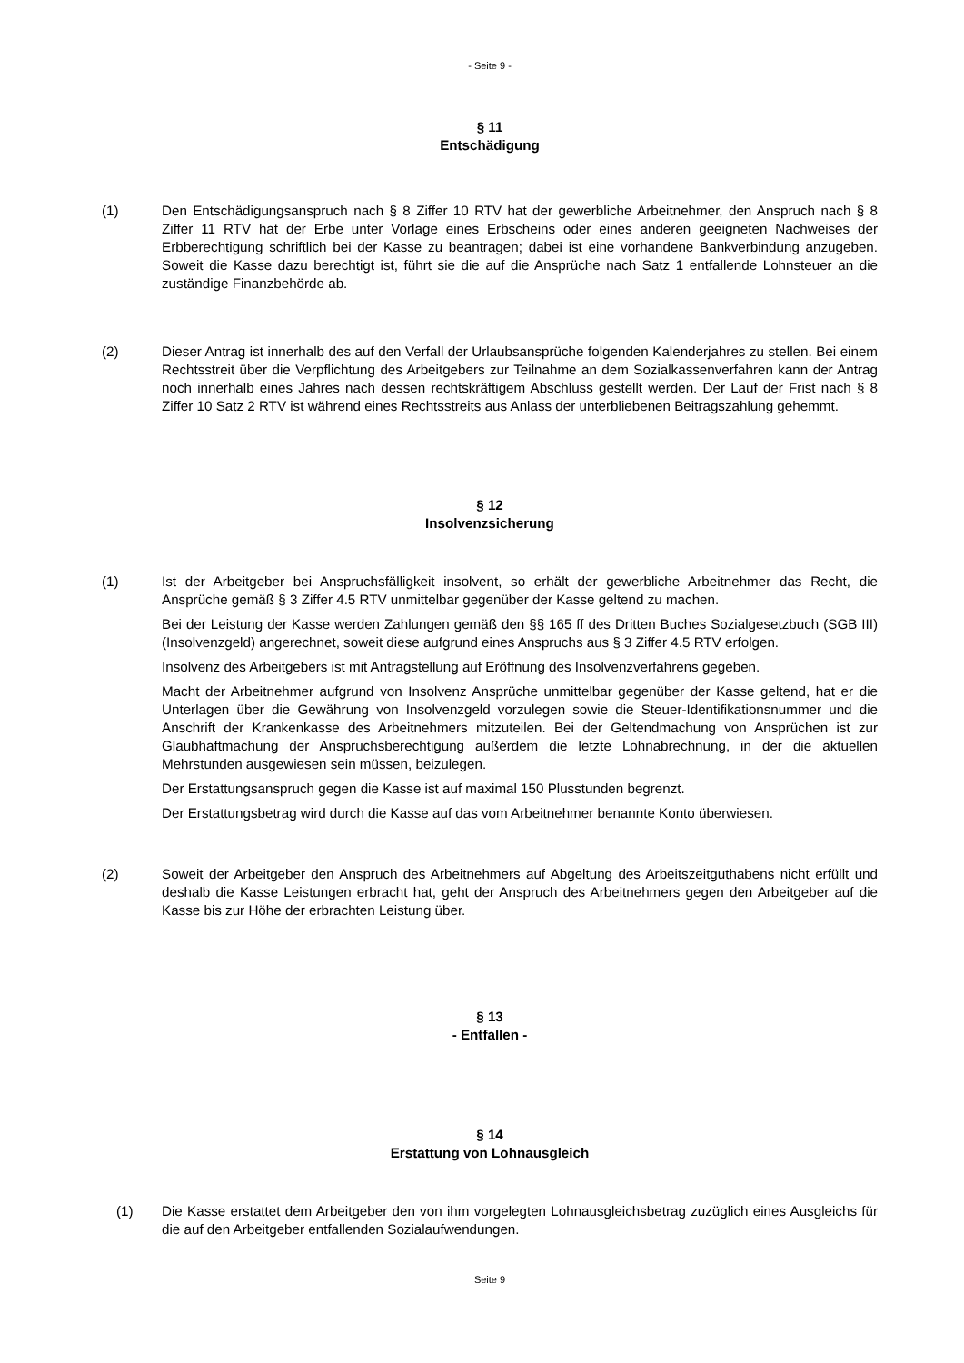- Seite 9 -
§ 11
Entschädigung
(1) Den Entschädigungsanspruch nach § 8 Ziffer 10 RTV hat der gewerbliche Arbeitnehmer, den Anspruch nach § 8 Ziffer 11 RTV hat der Erbe unter Vorlage eines Erbscheins oder eines anderen geeigneten Nachweises der Erbberechtigung schriftlich bei der Kasse zu beantragen; dabei ist eine vorhandene Bankverbindung anzugeben. Soweit die Kasse dazu berechtigt ist, führt sie die auf die Ansprüche nach Satz 1 entfallende Lohnsteuer an die zuständige Finanzbehörde ab.
(2) Dieser Antrag ist innerhalb des auf den Verfall der Urlaubsansprüche folgenden Kalenderjahres zu stellen. Bei einem Rechtsstreit über die Verpflichtung des Arbeitgebers zur Teilnahme an dem Sozialkassenverfahren kann der Antrag noch innerhalb eines Jahres nach dessen rechtskräftigem Abschluss gestellt werden. Der Lauf der Frist nach § 8 Ziffer 10 Satz 2 RTV ist während eines Rechtsstreits aus Anlass der unterbliebenen Beitragszahlung gehemmt.
§ 12
Insolvenzsicherung
(1) Ist der Arbeitgeber bei Anspruchsfälligkeit insolvent, so erhält der gewerbliche Arbeitnehmer das Recht, die Ansprüche gemäß § 3 Ziffer 4.5 RTV unmittelbar gegenüber der Kasse geltend zu machen.
Bei der Leistung der Kasse werden Zahlungen gemäß den §§ 165 ff des Dritten Buches Sozialgesetzbuch (SGB III) (Insolvenzgeld) angerechnet, soweit diese aufgrund eines Anspruchs aus § 3 Ziffer 4.5 RTV erfolgen.
Insolvenz des Arbeitgebers ist mit Antragstellung auf Eröffnung des Insolvenzverfahrens gegeben.
Macht der Arbeitnehmer aufgrund von Insolvenz Ansprüche unmittelbar gegenüber der Kasse geltend, hat er die Unterlagen über die Gewährung von Insolvenzgeld vorzulegen sowie die Steuer-Identifikationsnummer und die Anschrift der Krankenkasse des Arbeitnehmers mitzuteilen. Bei der Geltendmachung von Ansprüchen ist zur Glaubhaftmachung der Anspruchsberechtigung außerdem die letzte Lohnabrechnung, in der die aktuellen Mehrstunden ausgewiesen sein müssen, beizulegen.
Der Erstattungsanspruch gegen die Kasse ist auf maximal 150 Plusstunden begrenzt.
Der Erstattungsbetrag wird durch die Kasse auf das vom Arbeitnehmer benannte Konto überwiesen.
(2) Soweit der Arbeitgeber den Anspruch des Arbeitnehmers auf Abgeltung des Arbeitszeitguthabens nicht erfüllt und deshalb die Kasse Leistungen erbracht hat, geht der Anspruch des Arbeitnehmers gegen den Arbeitgeber auf die Kasse bis zur Höhe der erbrachten Leistung über.
§ 13
- Entfallen -
§ 14
Erstattung von Lohnausgleich
(1) Die Kasse erstattet dem Arbeitgeber den von ihm vorgelegten Lohnausgleichsbetrag zuzüglich eines Ausgleichs für die auf den Arbeitgeber entfallenden Sozialaufwendungen.
Seite 9